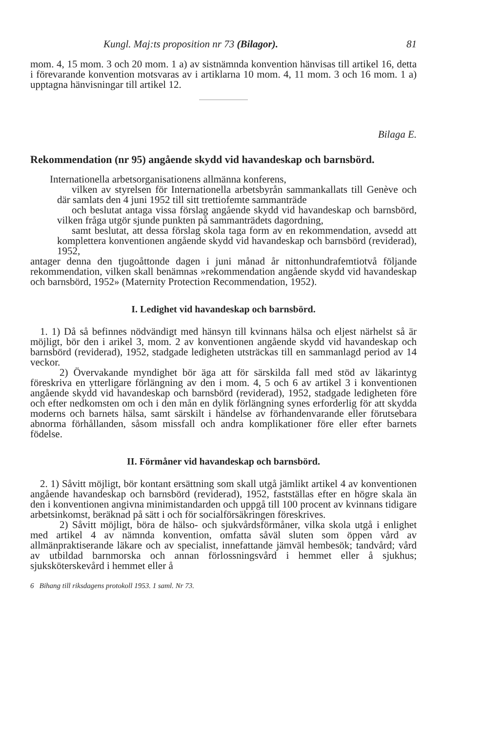Kungl. Maj:ts proposition nr 73 (Bilagor). 81
mom. 4, 15 mom. 3 och 20 mom. 1 a) av sistnämnda konvention hänvisas till artikel 16, detta i förevarande konvention motsvaras av i artiklarna 10 mom. 4, 11 mom. 3 och 16 mom. 1 a) upptagna hänvisningar till artikel 12.
Bilaga E.
Rekommendation (nr 95) angående skydd vid havandeskap och barnsbörd.
Internationella arbetsorganisationens allmänna konferens,
vilken av styrelsen för Internationella arbetsbyrån sammankallats till Genève och där samlats den 4 juni 1952 till sitt trettiofemte sammanträde
och beslutat antaga vissa förslag angående skydd vid havandeskap och barnsbörd, vilken fråga utgör sjunde punkten på sammanträdets dagordning,
samt beslutat, att dessa förslag skola taga form av en rekommendation, avsedd att komplettera konventionen angående skydd vid havandeskap och barnsbörd (reviderad), 1952,
antager denna den tjugoåttonde dagen i juni månad år nittonhundrafemtiotvå följande rekommendation, vilken skall benämnas »rekommendation angående skydd vid havandeskap och barnsbörd, 1952» (Maternity Protection Recommendation, 1952).
I. Ledighet vid havandeskap och barnsbörd.
1. 1) Då så befinnes nödvändigt med hänsyn till kvinnans hälsa och eljest närhelst så är möjligt, bör den i arikel 3, mom. 2 av konventionen angående skydd vid havandeskap och barnsbörd (reviderad), 1952, stadgade ledigheten utsträckas till en sammanlagd period av 14 veckor.
2) Övervakande myndighet bör äga att för särskilda fall med stöd av läkarintyg föreskriva en ytterligare förlängning av den i mom. 4, 5 och 6 av artikel 3 i konventionen angående skydd vid havandeskap och barnsbörd (reviderad), 1952, stadgade ledigheten före och efter nedkomsten om och i den mån en dylik förlängning synes erforderlig för att skydda moderns och barnets hälsa, samt särskilt i händelse av förhandenvarande eller förutsebara abnorma förhållanden, såsom missfall och andra komplikationer före eller efter barnets födelse.
II. Förmåner vid havandeskap och barnsbörd.
2. 1) Såvitt möjligt, bör kontant ersättning som skall utgå jämlikt artikel 4 av konventionen angående havandeskap och barnsbörd (reviderad), 1952, fastställas efter en högre skala än den i konventionen angivna minimistandarden och uppgå till 100 procent av kvinnans tidigare arbetsinkomst, beräknad på sätt i och för socialförsäkringen föreskrives.
2) Såvitt möjligt, böra de hälso- och sjukvårdsförmåner, vilka skola utgå i enlighet med artikel 4 av nämnda konvention, omfatta såväl sluten som öppen vård av allmänpraktiserande läkare och av specialist, innefattande jämväl hembesök; tandvård; vård av utbildad barnmorska och annan förlossningsvård i hemmet eller å sjukhus; sjuksköterskevård i hemmet eller å
6 Bihang till riksdagens protokoll 1953. 1 saml. Nr 73.